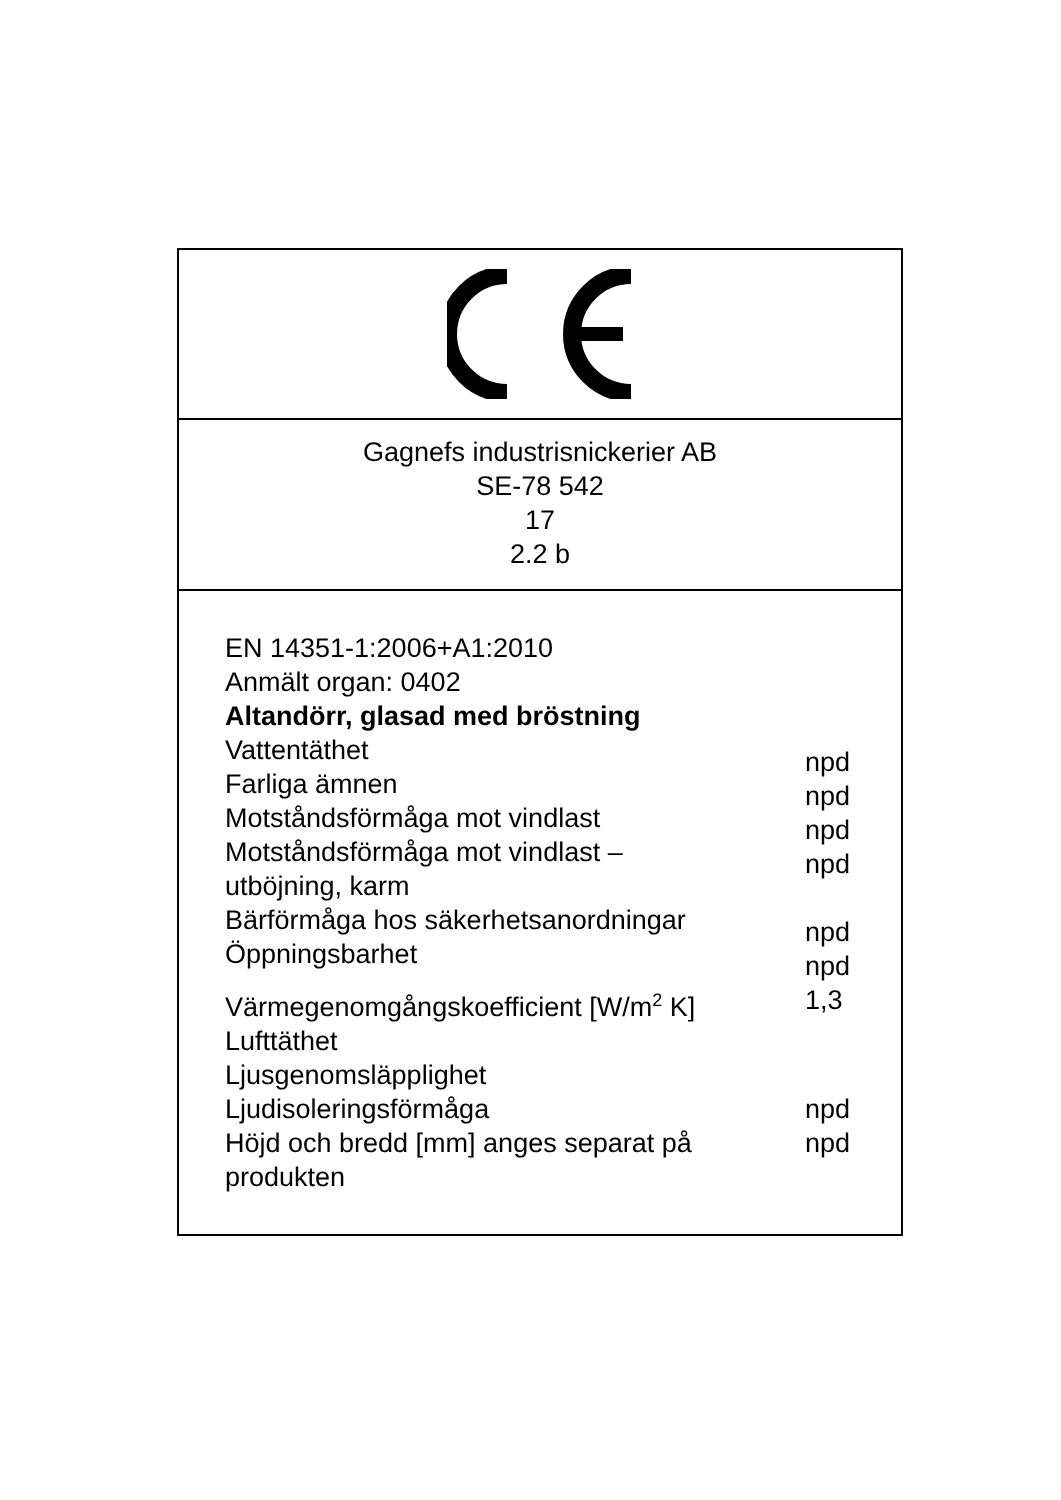Gagnefs industrisnickerier AB
SE-78 542
17
2.2 b
EN 14351-1:2006+A1:2010
Anmält organ: 0402
Altandörr, glasad med bröstning
Vattentäthet
npd
Farliga ämnen
npd
Motståndsförmåga mot vindlast
npd
Motståndsförmåga mot vindlast –
utböjning, karm
npd
Bärförmåga hos säkerhetsanordningar
npd
Öppningsbarhet
npd
Värmegenomgångskoefficient [W/m<sup>2</sup> K] 1,3
Lufttäthet
Ljusgenomsläpplighet
Ljudisoleringsförmåga npd
Höjd och bredd [mm] anges separat på
produkten
npd